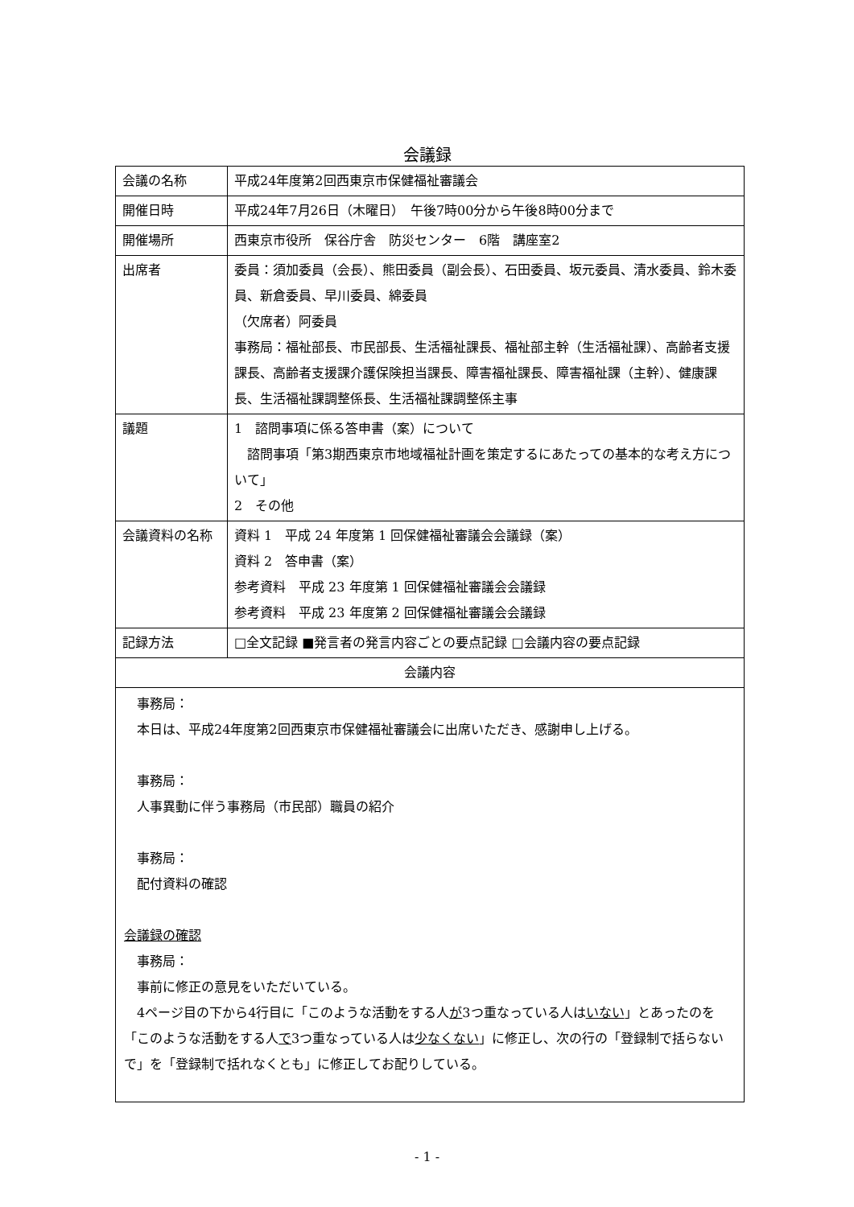会議録
| 会議の名称 | 平成24年度第2回西東京市保健福祉審議会 |
| 開催日時 | 平成24年7月26日（木曜日） 午後7時00分から午後8時00分まで |
| 開催場所 | 西東京市役所 保谷庁舎 防災センター 6階 講座室2 |
| 出席者 | 委員：須加委員（会長）、熊田委員（副会長）、石田委員、坂元委員、清水委員、鈴木委員、新倉委員、早川委員、綿委員 （欠席者）阿委員 事務局：福祉部長、市民部長、生活福祉課長、福祉部主幹（生活福祉課）、高齢者支援課長、高齢者支援課介護保険担当課長、障害福祉課長、障害福祉課（主幹）、健康課長、生活福祉課調整係長、生活福祉課調整係主事 |
| 議題 | 1 諮問事項に係る答申書（案）について 諮問事項「第3期西東京市地域福祉計画を策定するにあたっての基本的な考え方について」 2 その他 |
| 会議資料の名称 | 資料 1 平成 24 年度第 1 回保健福祉審議会会議録（案） 資料 2 答申書（案） 参考資料 平成 23 年度第 1 回保健福祉審議会会議録 参考資料 平成 23 年度第 2 回保健福祉審議会会議録 |
| 記録方法 | □全文記録 ■発言者の発言内容ごとの要点記録 □会議内容の要点記録 |
| 会議内容 | |
| 事務局： 本日は、平成24年度第2回西東京市保健福祉審議会に出席いただき、感謝申し上げる。 事務局： 人事異動に伴う事務局（市民部）職員の紹介 事務局： 配付資料の確認 会議録の確認 事務局： 事前に修正の意見をいただいている。 4ページ目の下から4行目に「このような活動をする人 が 3つ重なっている人は いない 」とあったのを「このような活動をする人 で 3つ重なっている人は 少なくない 」に修正し、次の行の「登録制で括らないで」を「登録制で括れなくとも」に修正してお配りしている。 | |
- 1 -